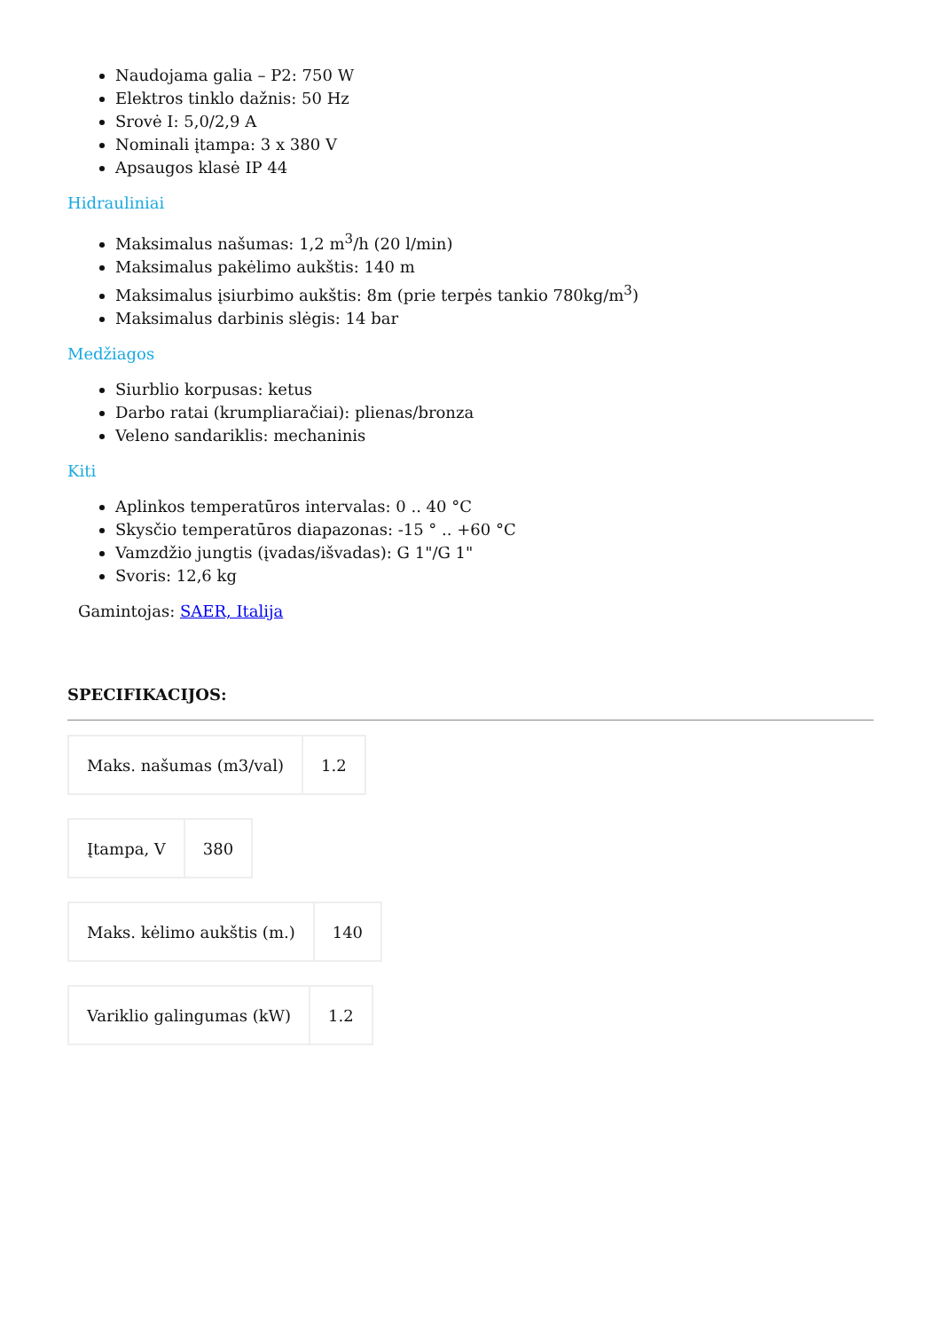Naudojama galia – P2: 750 W
Elektros tinklo dažnis: 50 Hz
Srovė I: 5,0/2,9 A
Nominali įtampa: 3 x 380 V
Apsaugos klasė IP 44
Hidrauliniai
Maksimalus našumas: 1,2 m<sup>3</sup>/h (20 l/min)
Maksimalus pakėlimo aukštis: 140 m
Maksimalus įsiurbimo aukštis: 8m (prie terpės tankio 780kg/m<sup>3</sup>)
Maksimalus darbinis slėgis: 14 bar
Medžiagos
Siurblio korpusas: ketus
Darbo ratai (krumpliaračiai): plienas/bronza
Veleno sandariklis: mechaninis
Kiti
Aplinkos temperatūros intervalas: 0 .. 40 °C
Skysčio temperatūros diapazonas: -15 ° .. +60 °C
Vamzdžio jungtis (įvadas/išvadas): G 1"/G 1"
Svoris: 12,6 kg
Gamintojas: SAER, Italija
SPECIFIKACIJOS:
| Maks. našumas (m3/val) | 1.2 |
| Įtampa, V | 380 |
| Maks. kėlimo aukštis (m.) | 140 |
| Variklio galingumas (kW) | 1.2 |